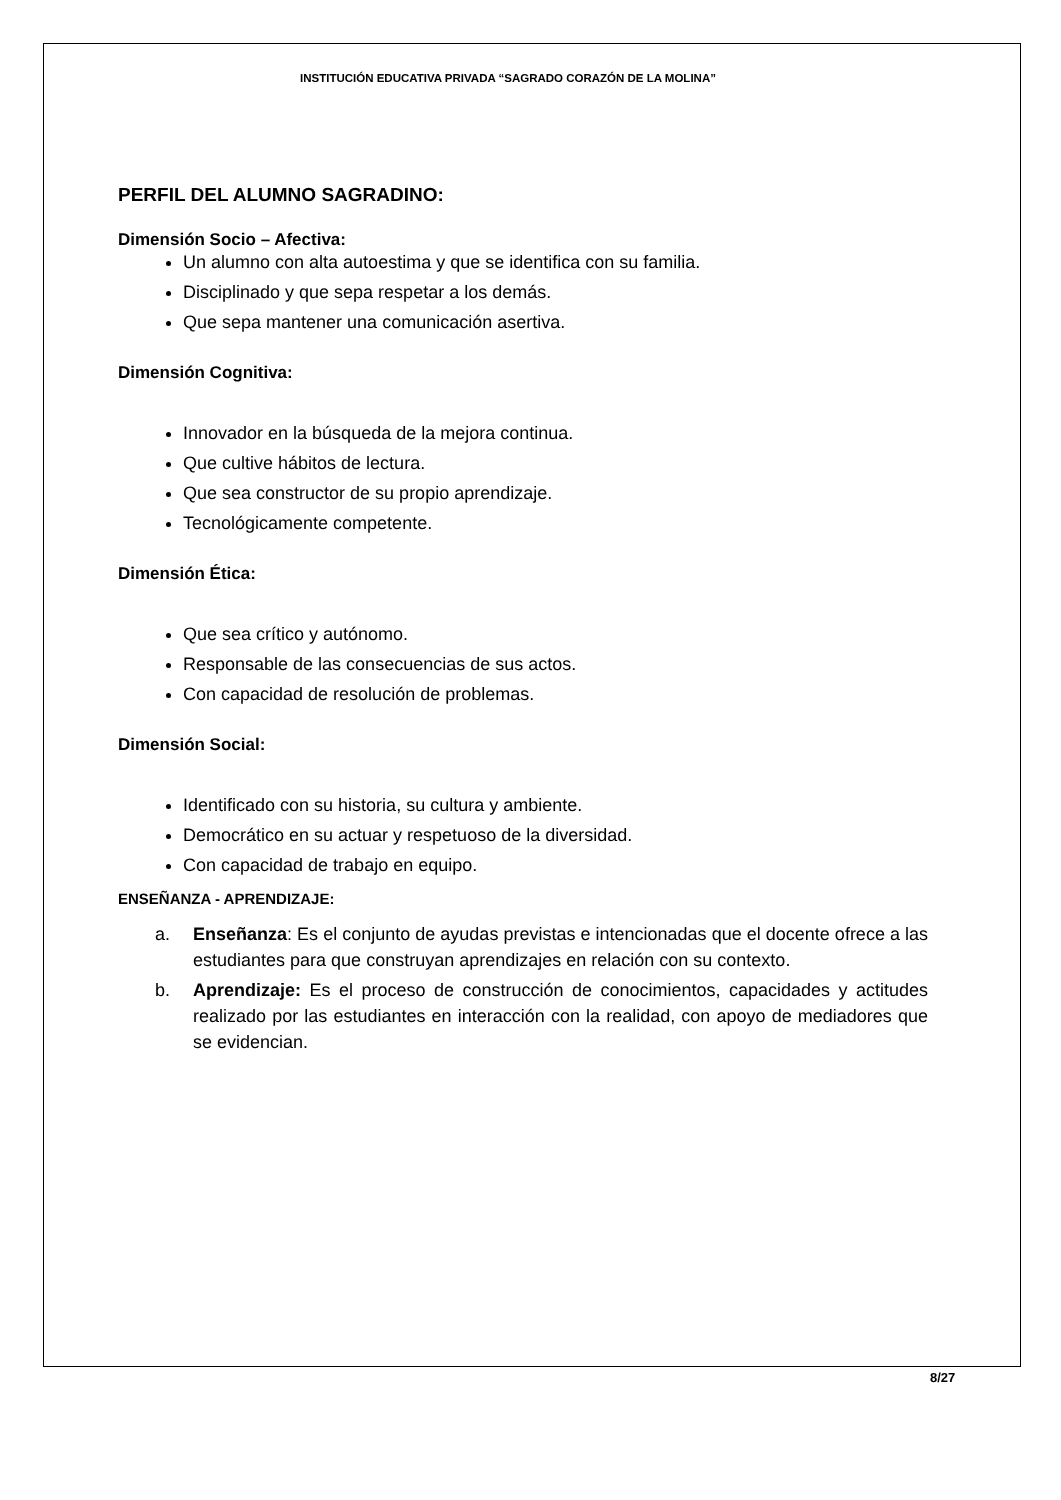INSTITUCIÓN EDUCATIVA PRIVADA “SAGRADO CORAZÓN DE LA MOLINA”
PERFIL DEL ALUMNO SAGRADINO:
Dimensión Socio – Afectiva:
Un alumno con alta autoestima y que se identifica con su familia.
Disciplinado y que sepa respetar a los demás.
Que sepa mantener una comunicación asertiva.
Dimensión Cognitiva:
Innovador en la búsqueda de la mejora continua.
Que cultive hábitos de lectura.
Que sea constructor de su propio aprendizaje.
Tecnológicamente competente.
Dimensión Ética:
Que sea crítico y autónomo.
Responsable de las consecuencias de sus actos.
Con capacidad de resolución de problemas.
Dimensión Social:
Identificado con su historia, su cultura y ambiente.
Democrático en su actuar y respetuoso de la diversidad.
Con capacidad de trabajo en equipo.
ENSEÑANZA - APRENDIZAJE:
a. Enseñanza: Es el conjunto de ayudas previstas e intencionadas que el docente ofrece a las estudiantes para que construyan aprendizajes en relación con su contexto.
b. Aprendizaje: Es el proceso de construcción de conocimientos, capacidades y actitudes realizado por las estudiantes en interacción con la realidad, con apoyo de mediadores que se evidencian.
8/27